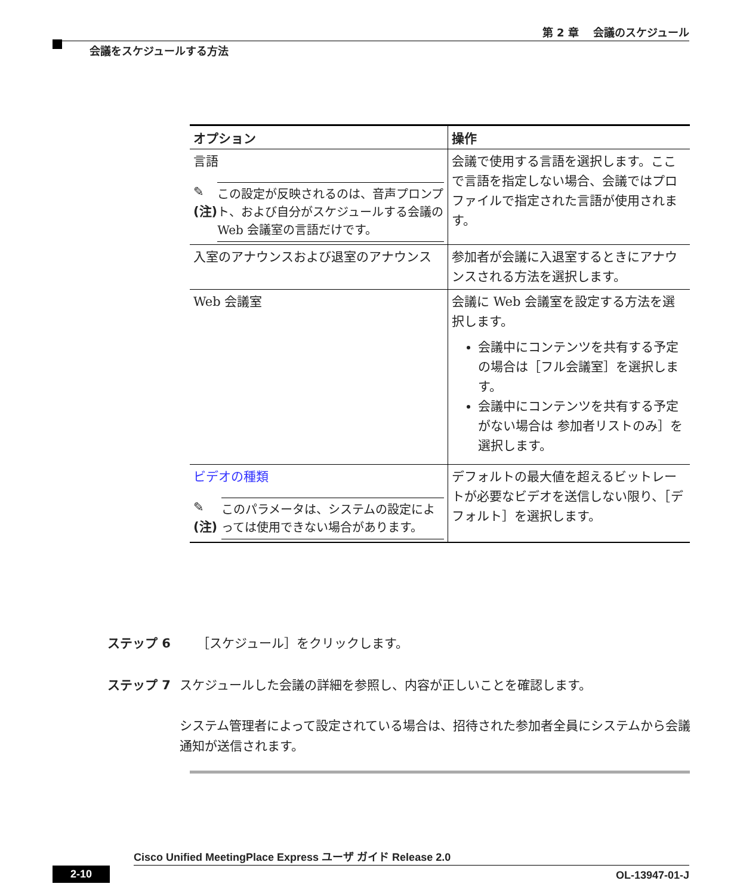第 2 章　 会議のスケジュール
会議をスケジュールする方法
| オプション | 操作 |
| --- | --- |
| 言語 ✎ (注) この設定が反映されるのは、音声プロンプト、および自分がスケジュールする会議の Web 会議室の言語だけです。 | 会議で使用する言語を選択します。ここで言語を指定しない場合、会議ではプロファイルで指定された言語が使用されます。 |
| 入室のアナウンスおよび退室のアナウンス | 参加者が会議に入退室するときにアナウンスされる方法を選択します。 |
| Web 会議室 | 会議に Web 会議室を設定する方法を選択します。 会議中にコンテンツを共有する予定の場合は［フル会議室］を選択します。 会議中にコンテンツを共有する予定がない場合は 参加者リストのみ］を選択します。 |
| ビデオの種類 ✎ (注) このパラメータは、システムの設定によっては使用できない場合があります。 | デフォルトの最大値を超えるビットレートが必要なビデオを送信しない限り、［デフォルト］を選択します。 |
ステップ 6 ［スケジュール］をクリックします。
ステップ 7 スケジュールした会議の詳細を参照し、内容が正しいことを確認します。
システム管理者によって設定されている場合は、招待された参加者全員にシステムから会議通知が送信されます。
Cisco Unified MeetingPlace Express ユーザ ガイド Release 2.0
2-10 OL-13947-01-J